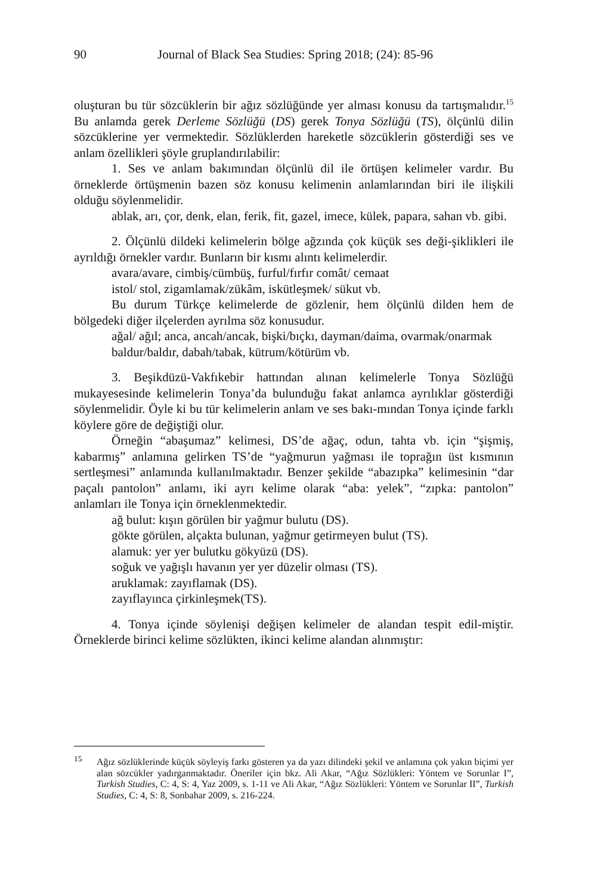90 Journal of Black Sea Studies: Spring 2018; (24): 85-96
oluşturan bu tür sözcüklerin bir ağız sözlüğünde yer alması konusu da tartışmalıdır.<sup>15</sup> Bu anlamda gerek Derleme Sözlüğü (DS) gerek Tonya Sözlüğü (TS), ölçünlü dilin sözcüklerine yer vermektedir. Sözlüklerden hareketle sözcüklerin gösterdiği ses ve anlam özellikleri şöyle gruplandırılabilir:
1. Ses ve anlam bakımından ölçünlü dil ile örtüşen kelimeler vardır. Bu örneklerde örtüşmenin bazen söz konusu kelimenin anlamlarından biri ile ilişkili olduğu söylenmelidir.
ablak, arı, çor, denk, elan, ferik, fit, gazel, imece, külek, papara, sahan vb. gibi.
2. Ölçünlü dildeki kelimelerin bölge ağzında çok küçük ses deği-şiklikleri ile ayrıldığı örnekler vardır. Bunların bir kısmı alıntı kelimelerdir.
avara/avare, cimbiş/cümbüş, furful/fırfır comât/ cemaat
istol/ stol, zigamlamak/zükâm, iskütleşmek/ sükut vb.
Bu durum Türkçe kelimelerde de gözlenir, hem ölçünlü dilden hem de bölgedeki diğer ilçelerden ayrılma söz konusudur.
ağal/ ağıl; anca, ancah/ancak, bişki/bıçkı, dayman/daima, ovarmak/onarmak
baldur/baldır, dabah/tabak, kütrum/kötürüm vb.
3. Beşikdüzü-Vakfıkebir hattından alınan kelimelerle Tonya Sözlüğü mukayesesinde kelimelerin Tonya’da bulunduğu fakat anlamca ayrılıklar gösterdiği söylenmelidir. Öyle ki bu tür kelimelerin anlam ve ses bakı-mından Tonya içinde farklı köylere göre de değiştiği olur.
Örneğin “abaşumaz” kelimesi, DS’de ağaç, odun, tahta vb. için “şişmiş, kabarmış” anlamına gelirken TS’de “yağmurun yağması ile toprağın üst kısmının sertleşmesi” anlamında kullanılmaktadır. Benzer şekilde “abazıpka” kelimesinin “dar paçalı pantolon” anlamı, iki ayrı kelime olarak “aba: yelek”, “zıpka: pantolon” anlamları ile Tonya için örneklenmektedir.
ağ bulut: kışın görülen bir yağmur bulutu (DS).
gökte görülen, alçakta bulunan, yağmur getirmeyen bulut (TS).
alamuk: yer yer bulutku gökyüzü (DS).
soğuk ve yağışlı havanın yer yer düzelir olması (TS).
aruklamak: zayıflamak (DS).
zayıflayınca çirkinleşmek(TS).
4. Tonya içinde söylenişi değişen kelimeler de alandan tespit edil-miştir. Örneklerde birinci kelime sözlükten, ikinci kelime alandan alınmıştır:
<sup>15</sup> Ağız sözlüklerinde küçük söyleyiş farkı gösteren ya da yazı dilindeki şekil ve anlamına çok yakın biçimi yer alan sözcükler yadırganmaktadır. Öneriler için bkz. Ali Akar, “Ağız Sözlükleri: Yöntem ve Sorunlar I”, Turkish Studies, C: 4, S: 4, Yaz 2009, s. 1-11 ve Ali Akar, “Ağız Sözlükleri: Yöntem ve Sorunlar II”, Turkish Studies, C: 4, S: 8, Sonbahar 2009, s. 216-224.